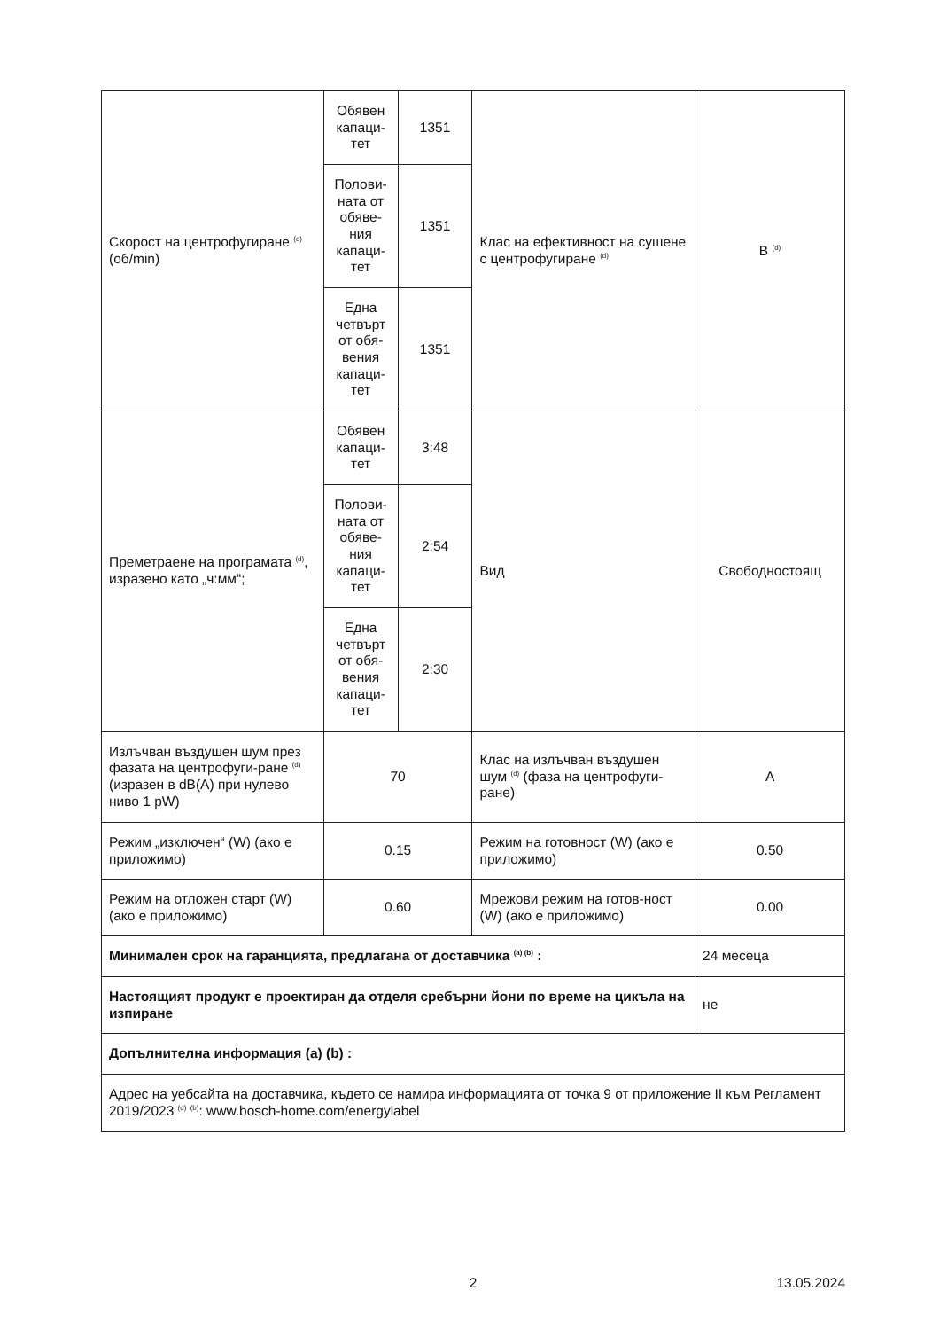| Скорост на центрофугиране <sup>(d)</sup> (об/min) | Обявен капаци-тет | 1351 | Клас на ефективност на сушене с центрофугиране <sup>(d)</sup> | B <sup>(d)</sup> |
| | Полови-ната от обяве-ния капаци-тет | 1351 | | |
| | Една четвърт от обя-вения капаци-тет | 1351 | | |
| Преметраене на програмата <sup>(d)</sup>, изразено като „ч:мм“; | Обявен капаци-тет | 3:48 | Вид | Свободностоящ |
| | Полови-ната от обяве-ния капаци-тет | 2:54 | | |
| | Една четвърт от обя-вения капаци-тет | 2:30 | | |
| Излъчван въздушен шум през фазата на центрофуги-ране <sup>(d)</sup> (изразен в dB(A) при нулево ниво 1 pW) | 70 | | Клас на излъчван въздушен шум <sup>(d)</sup> (фаза на центрофуги-ране) | A |
| Режим „изключен“ (W) (ако е приложимо) | 0.15 | | Режим на готовност (W) (ако е приложимо) | 0.50 |
| Режим на отложен старт (W) (ако е приложимо) | 0.60 | | Мрежови режим на готов-ност (W) (ако е приложимо) | 0.00 |
| Минимален срок на гаранцията, предлагана от доставчика <sup>(a) (b)</sup> : | | | | 24 месеца |
| Настоящият продукт е проектиран да отделя сребърни йони по време на цикъла на изпиране | | | | не |
| Допълнителна информация (a) (b) : | | | | |
| Адрес на уебсайта на доставчика, където се намира информацията от точка 9 от приложение II към Регламент 2019/2023 <sup>(d)</sup> <sup>(b)</sup>: www.bosch-home.com/energylabel | | | | |
2 13.05.2024